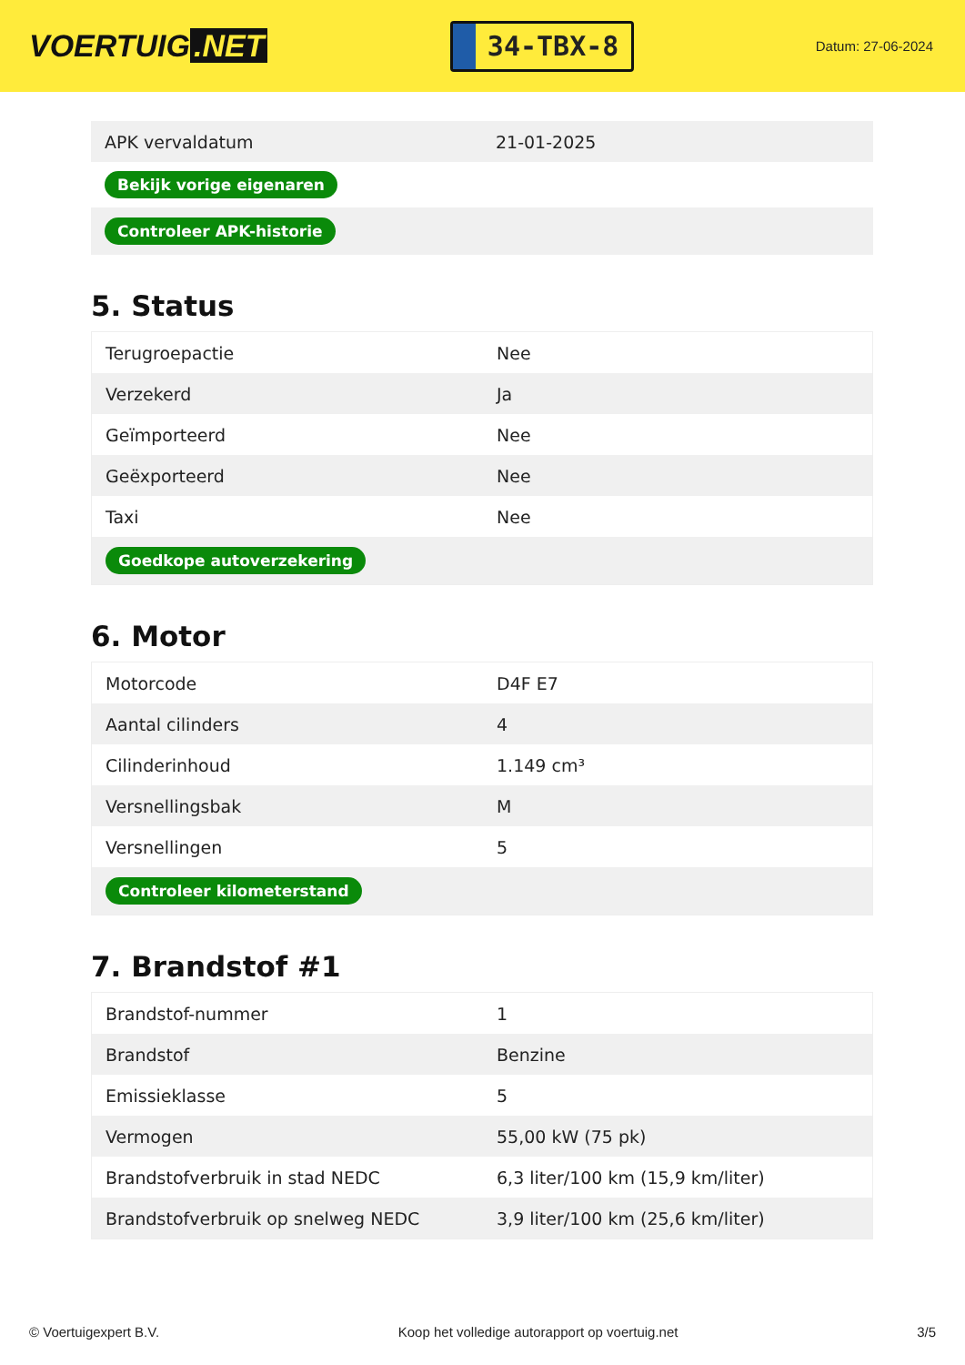VOERTUIG.NET
34-TBX-8
Datum: 27-06-2024
| APK vervaldatum | 21-01-2025 |
| Bekijk vorige eigenaren | |
| Controleer APK-historie | |
5. Status
| Terugroepactie | Nee |
| Verzekerd | Ja |
| Geïmporteerd | Nee |
| Geëxporteerd | Nee |
| Taxi | Nee |
| Goedkope autoverzekering | |
6. Motor
| Motorcode | D4F E7 |
| Aantal cilinders | 4 |
| Cilinderinhoud | 1.149 cm³ |
| Versnellingsbak | M |
| Versnellingen | 5 |
| Controleer kilometerstand | |
7. Brandstof #1
| Brandstof-nummer | 1 |
| Brandstof | Benzine |
| Emissieklasse | 5 |
| Vermogen | 55,00 kW (75 pk) |
| Brandstofverbruik in stad NEDC | 6,3 liter/100 km (15,9 km/liter) |
| Brandstofverbruik op snelweg NEDC | 3,9 liter/100 km (25,6 km/liter) |
© Voertuigexpert B.V. Koop het volledige autorapport op voertuig.net 3/5